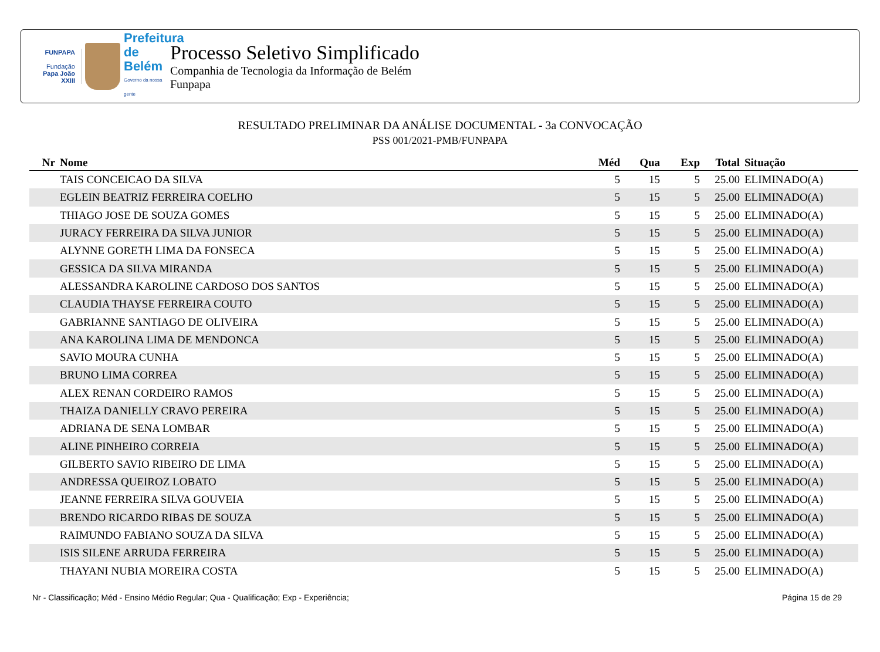FUNPAPA
Fundação
Papa João XXIII
Prefeitura de Belém
Governo da nossa gente
Processo Seletivo Simplificado
Companhia de Tecnologia da Informação de Belém
Funpapa
RESULTADO PRELIMINAR DA ANÁLISE DOCUMENTAL - 3a CONVOCAÇÃO
PSS 001/2021-PMB/FUNPAPA
| Nr | Nome | Méd | Qua | Exp | Total | Situação |
| --- | --- | --- | --- | --- | --- | --- |
| | TAIS CONCEICAO DA SILVA | 5 | 15 | 5 | 25.00 | ELIMINADO(A) |
| | EGLEIN BEATRIZ FERREIRA COELHO | 5 | 15 | 5 | 25.00 | ELIMINADO(A) |
| | THIAGO JOSE DE SOUZA GOMES | 5 | 15 | 5 | 25.00 | ELIMINADO(A) |
| | JURACY FERREIRA DA SILVA JUNIOR | 5 | 15 | 5 | 25.00 | ELIMINADO(A) |
| | ALYNNE GORETH LIMA DA FONSECA | 5 | 15 | 5 | 25.00 | ELIMINADO(A) |
| | GESSICA DA SILVA MIRANDA | 5 | 15 | 5 | 25.00 | ELIMINADO(A) |
| | ALESSANDRA KAROLINE CARDOSO DOS SANTOS | 5 | 15 | 5 | 25.00 | ELIMINADO(A) |
| | CLAUDIA THAYSE FERREIRA COUTO | 5 | 15 | 5 | 25.00 | ELIMINADO(A) |
| | GABRIANNE SANTIAGO DE OLIVEIRA | 5 | 15 | 5 | 25.00 | ELIMINADO(A) |
| | ANA KAROLINA LIMA DE MENDONCA | 5 | 15 | 5 | 25.00 | ELIMINADO(A) |
| | SAVIO MOURA CUNHA | 5 | 15 | 5 | 25.00 | ELIMINADO(A) |
| | BRUNO LIMA CORREA | 5 | 15 | 5 | 25.00 | ELIMINADO(A) |
| | ALEX RENAN CORDEIRO RAMOS | 5 | 15 | 5 | 25.00 | ELIMINADO(A) |
| | THAIZA DANIELLY CRAVO PEREIRA | 5 | 15 | 5 | 25.00 | ELIMINADO(A) |
| | ADRIANA DE SENA LOMBAR | 5 | 15 | 5 | 25.00 | ELIMINADO(A) |
| | ALINE PINHEIRO CORREIA | 5 | 15 | 5 | 25.00 | ELIMINADO(A) |
| | GILBERTO SAVIO RIBEIRO DE LIMA | 5 | 15 | 5 | 25.00 | ELIMINADO(A) |
| | ANDRESSA QUEIROZ LOBATO | 5 | 15 | 5 | 25.00 | ELIMINADO(A) |
| | JEANNE FERREIRA SILVA GOUVEIA | 5 | 15 | 5 | 25.00 | ELIMINADO(A) |
| | BRENDO RICARDO RIBAS DE SOUZA | 5 | 15 | 5 | 25.00 | ELIMINADO(A) |
| | RAIMUNDO FABIANO SOUZA DA SILVA | 5 | 15 | 5 | 25.00 | ELIMINADO(A) |
| | ISIS SILENE ARRUDA FERREIRA | 5 | 15 | 5 | 25.00 | ELIMINADO(A) |
| | THAYANI NUBIA MOREIRA COSTA | 5 | 15 | 5 | 25.00 | ELIMINADO(A) |
Nr - Classificação; Méd - Ensino Médio Regular; Qua - Qualificação; Exp - Experiência; Página 15 de 29